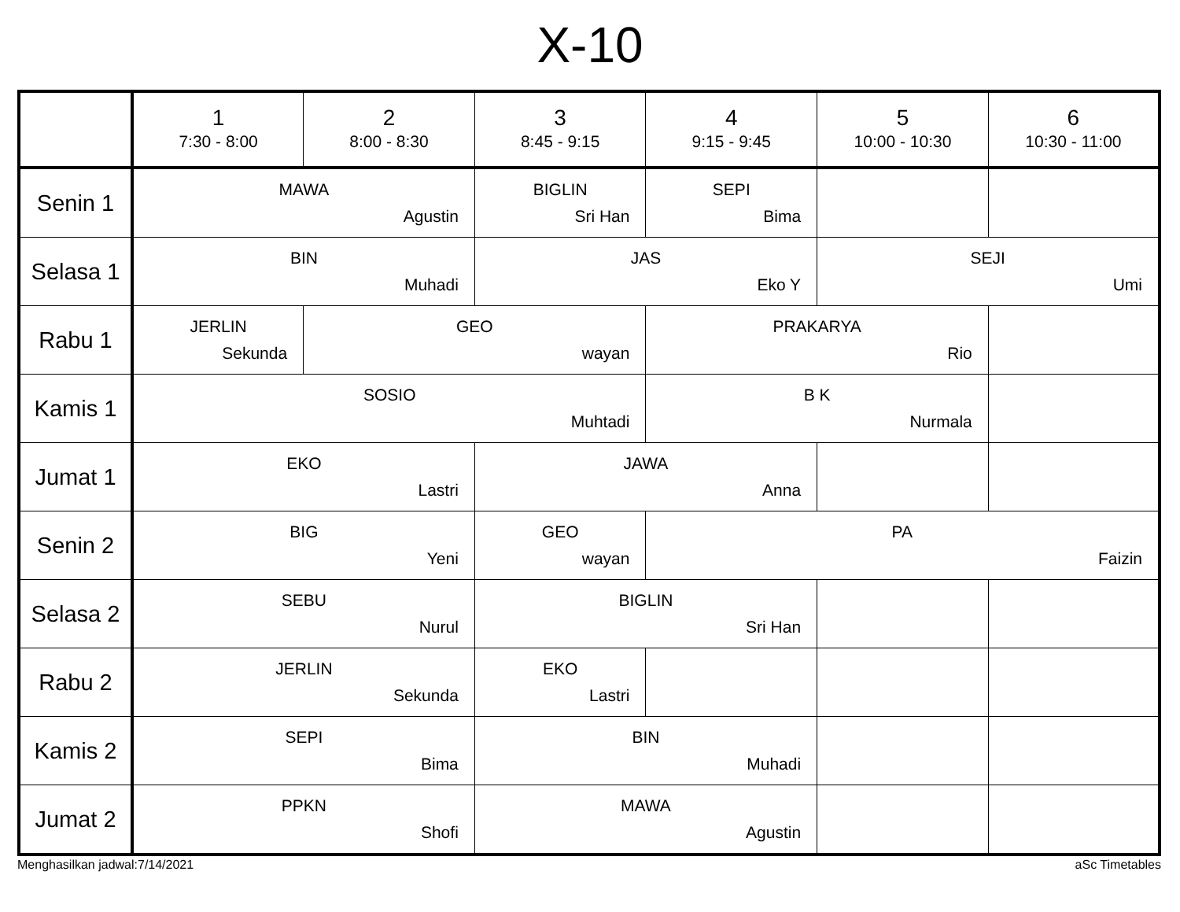X-10
| | 1 7:30 - 8:00 | 2 8:00 - 8:30 | 3 8:45 - 9:15 | 4 9:15 - 9:45 | 5 10:00 - 10:30 | 6 10:30 - 11:00 |
| --- | --- | --- | --- | --- | --- | --- |
| Senin 1 | MAWA Agustin | | BIGLIN Sri Han | SEPI Bima | | |
| Selasa 1 | BIN Muhadi | | JAS Eko Y | | SEJI Umi | |
| Rabu 1 | JERLIN Sekunda | GEO wayan | | PRAKARYA Rio | | |
| Kamis 1 | SOSIO Muhtadi | | | B K Nurmala | | |
| Jumat 1 | EKO Lastri | | JAWA Anna | | | |
| Senin 2 | BIG Yeni | | GEO wayan | PA Faizin | | |
| Selasa 2 | SEBU Nurul | | BIGLIN Sri Han | | | |
| Rabu 2 | JERLIN Sekunda | | EKO Lastri | | | |
| Kamis 2 | SEPI Bima | | BIN Muhadi | | | |
| Jumat 2 | PPKN Shofi | | MAWA Agustin | | | |
Menghasilkan jadwal:7/14/2021 aSc Timetables